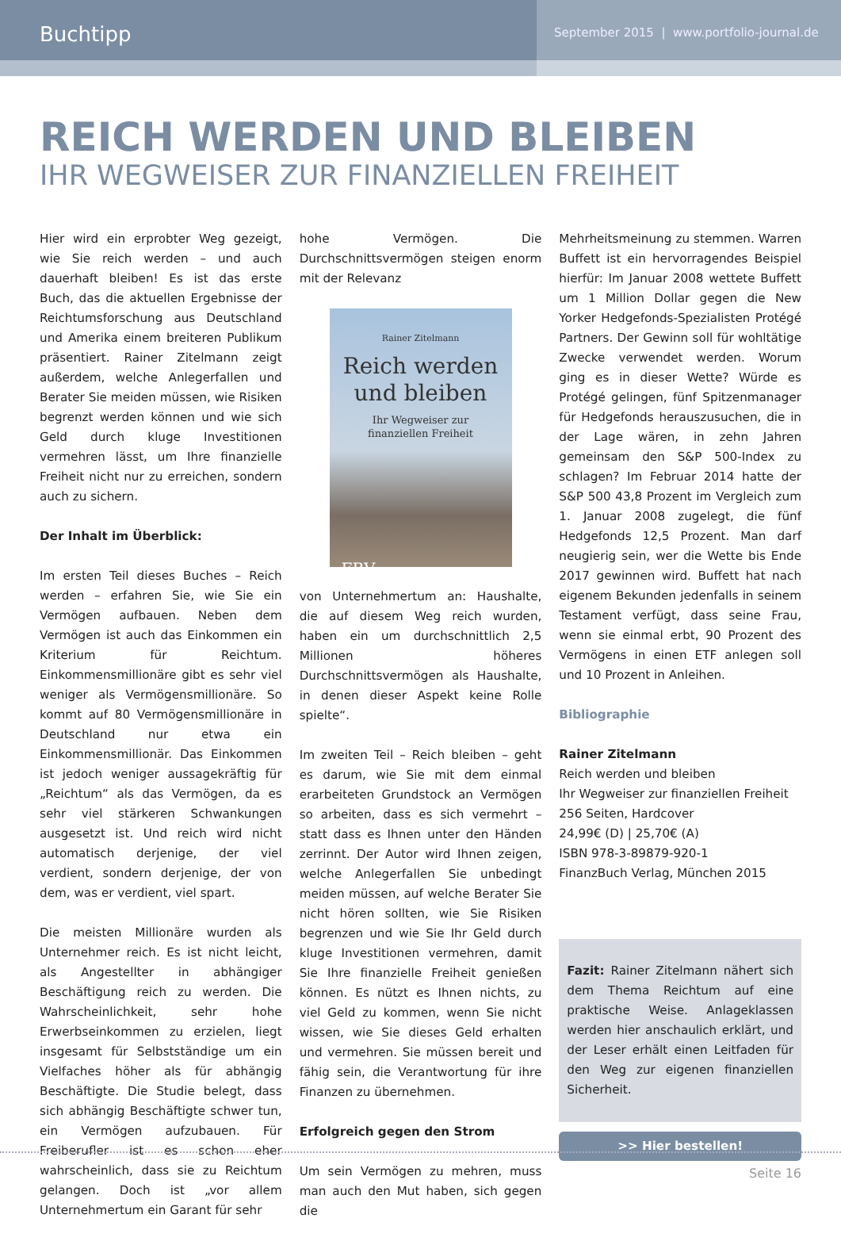Buchtipp
September 2015 | www.portfolio-journal.de
REICH WERDEN UND BLEIBEN
IHR WEGWEISER ZUR FINANZIELLEN FREIHEIT
Hier wird ein erprobter Weg gezeigt, wie Sie reich werden – und auch dauerhaft bleiben! Es ist das erste Buch, das die aktuellen Ergebnisse der Reichtumsforschung aus Deutschland und Amerika einem breiteren Publikum präsentiert. Rainer Zitelmann zeigt außerdem, welche Anlegerfallen und Berater Sie meiden müssen, wie Risiken begrenzt werden können und wie sich Geld durch kluge Investitionen vermehren lässt, um Ihre finanzielle Freiheit nicht nur zu erreichen, sondern auch zu sichern.
Der Inhalt im Überblick:
Im ersten Teil dieses Buches – Reich werden – erfahren Sie, wie Sie ein Vermögen aufbauen. Neben dem Vermögen ist auch das Einkommen ein Kriterium für Reichtum. Einkommensmillionäre gibt es sehr viel weniger als Vermögensmillionäre. So kommt auf 80 Vermögensmillionäre in Deutschland nur etwa ein Einkommensmillionär. Das Einkommen ist jedoch weniger aussagekräftig für „Reichtum“ als das Vermögen, da es sehr viel stärkeren Schwankungen ausgesetzt ist. Und reich wird nicht automatisch derjenige, der viel verdient, sondern derjenige, der von dem, was er verdient, viel spart.
Die meisten Millionäre wurden als Unternehmer reich. Es ist nicht leicht, als Angestellter in abhängiger Beschäftigung reich zu werden. Die Wahrscheinlichkeit, sehr hohe Erwerbseinkommen zu erzielen, liegt insgesamt für Selbstständige um ein Vielfaches höher als für abhängig Beschäftigte. Die Studie belegt, dass sich abhängig Beschäftigte schwer tun, ein Vermögen aufzubauen. Für Freiberufler ist es schon eher wahrscheinlich, dass sie zu Reichtum gelangen. Doch ist „vor allem Unternehmertum ein Garant für sehr
hohe Vermögen. Die Durchschnittsvermögen steigen enorm mit der Relevanz
Rainer Zitelmann
Reich werden
und bleiben
Ihr Wegweiser zur
finanziellen Freiheit
FBV
von Unternehmertum an: Haushalte, die auf diesem Weg reich wurden, haben ein um durchschnittlich 2,5 Millionen höheres Durchschnittsvermögen als Haushalte, in denen dieser Aspekt keine Rolle spielte“.
Im zweiten Teil – Reich bleiben – geht es darum, wie Sie mit dem einmal erarbeiteten Grundstock an Vermögen so arbeiten, dass es sich vermehrt – statt dass es Ihnen unter den Händen zerrinnt. Der Autor wird Ihnen zeigen, welche Anlegerfallen Sie unbedingt meiden müssen, auf welche Berater Sie nicht hören sollten, wie Sie Risiken begrenzen und wie Sie Ihr Geld durch kluge Investitionen vermehren, damit Sie Ihre finanzielle Freiheit genießen können. Es nützt es Ihnen nichts, zu viel Geld zu kommen, wenn Sie nicht wissen, wie Sie dieses Geld erhalten und vermehren. Sie müssen bereit und fähig sein, die Verantwortung für ihre Finanzen zu übernehmen.
Erfolgreich gegen den Strom
Um sein Vermögen zu mehren, muss man auch den Mut haben, sich gegen die
Mehrheitsmeinung zu stemmen. Warren Buffett ist ein hervorragendes Beispiel hierfür: Im Januar 2008 wettete Buffett um 1 Million Dollar gegen die New Yorker Hedgefonds-Spezialisten Protégé Partners. Der Gewinn soll für wohltätige Zwecke verwendet werden. Worum ging es in dieser Wette? Würde es Protégé gelingen, fünf Spitzenmanager für Hedgefonds herauszusuchen, die in der Lage wären, in zehn Jahren gemeinsam den S&P 500-Index zu schlagen? Im Februar 2014 hatte der S&P 500 43,8 Prozent im Vergleich zum 1. Januar 2008 zugelegt, die fünf Hedgefonds 12,5 Prozent. Man darf neugierig sein, wer die Wette bis Ende 2017 gewinnen wird. Buffett hat nach eigenem Bekunden jedenfalls in seinem Testament verfügt, dass seine Frau, wenn sie einmal erbt, 90 Prozent des Vermögens in einen ETF anlegen soll und 10 Prozent in Anleihen.
Bibliographie
Rainer Zitelmann
Reich werden und bleiben
Ihr Wegweiser zur finanziellen Freiheit
256 Seiten, Hardcover
24,99€ (D) | 25,70€ (A)
ISBN 978-3-89879-920-1
FinanzBuch Verlag, München 2015
Fazit: Rainer Zitelmann nähert sich dem Thema Reichtum auf eine praktische Weise. Anlageklassen werden hier anschaulich erklärt, und der Leser erhält einen Leitfaden für den Weg zur eigenen finanziellen Sicherheit.
>> Hier bestellen!
Seite 16